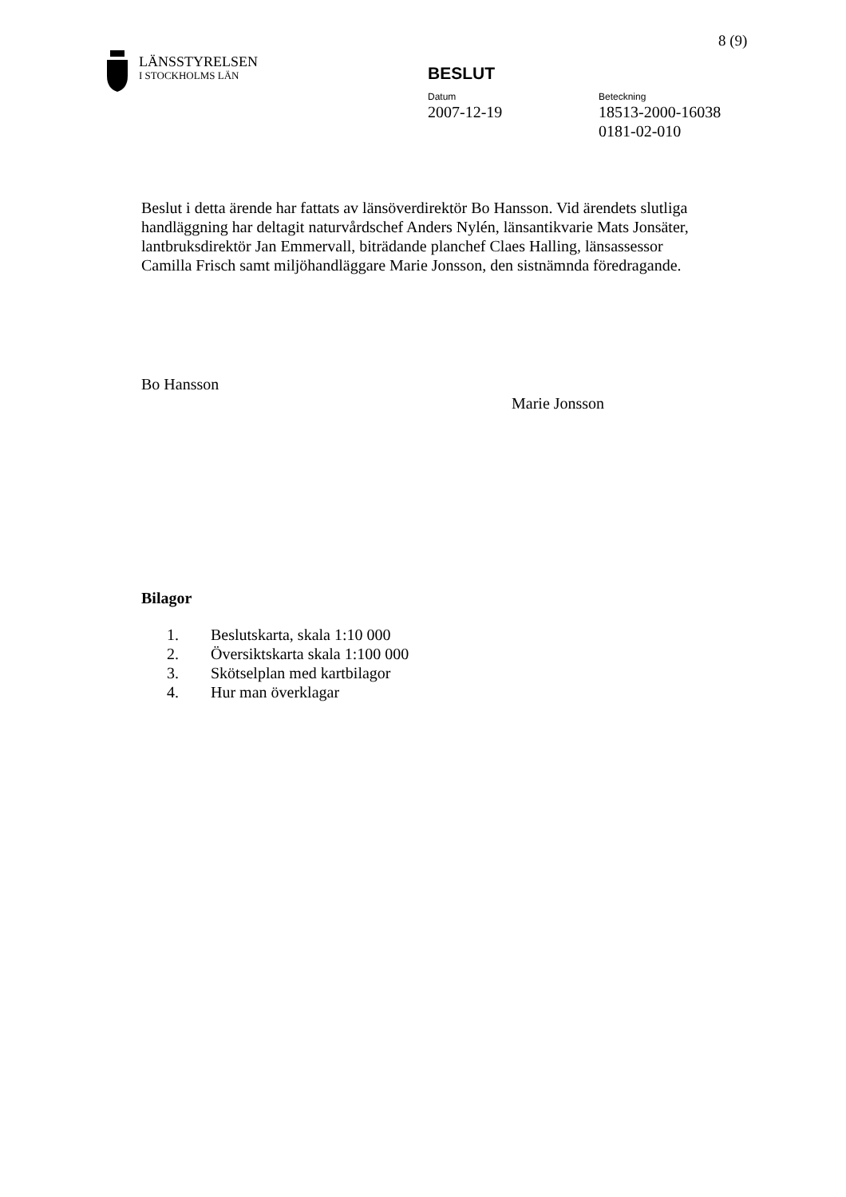8 (9)
LÄNSSTYRELSEN
I STOCKHOLMS LÄN
BESLUT
Datum
2007-12-19
Beteckning
18513-2000-16038
0181-02-010
Beslut i detta ärende har fattats av länsöverdirektör Bo Hansson. Vid ärendets slutliga handläggning har deltagit naturvårdschef Anders Nylén, länsantikvarie Mats Jonsäter, lantbruksdirektör Jan Emmervall, biträdande planchef Claes Halling, länsassessor Camilla Frisch samt miljöhandläggare Marie Jonsson, den sistnämnda föredragande.
Bo Hansson
Marie Jonsson
Bilagor
1. Beslutskarta, skala 1:10 000
2. Översiktskarta skala 1:100 000
3. Skötselplan med kartbilagor
4. Hur man överklagar